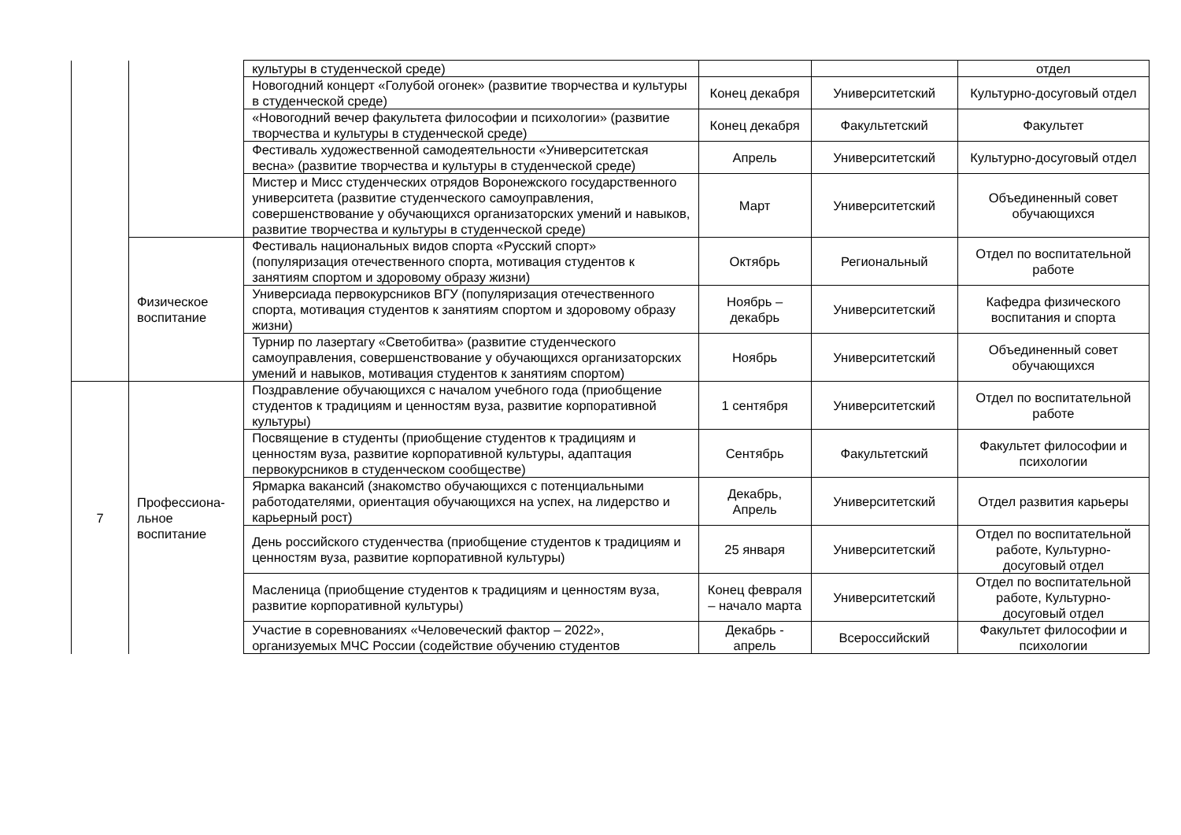| | | культуры в студенческой среде) | | | отдел |
| | | Новогодний концерт «Голубой огонек» (развитие творчества и культуры в студенческой среде) | Конец декабря | Университетский | Культурно-досуговый отдел |
| | | «Новогодний вечер факультета философии и психологии» (развитие творчества и культуры в студенческой среде) | Конец декабря | Факультетский | Факультет |
| | | Фестиваль художественной самодеятельности «Университетская весна» (развитие творчества и культуры в студенческой среде) | Апрель | Университетский | Культурно-досуговый отдел |
| | | Мистер и Мисс студенческих отрядов Воронежского государственного университета (развитие студенческого самоуправления, совершенствование у обучающихся организаторских умений и навыков, развитие творчества и культуры в студенческой среде) | Март | Университетский | Объединенный совет обучающихся |
| | Физическое воспитание | Фестиваль национальных видов спорта «Русский спорт» (популяризация отечественного спорта, мотивация студентов к занятиям спортом и здоровому образу жизни) | Октябрь | Региональный | Отдел по воспитательной работе |
| | | Универсиада первокурсников ВГУ (популяризация отечественного спорта, мотивация студентов к занятиям спортом и здоровому образу жизни) | Ноябрь – декабрь | Университетский | Кафедра физического воспитания и спорта |
| | | Турнир по лазертагу «Светобитва» (развитие студенческого самоуправления, совершенствование у обучающихся организаторских умений и навыков, мотивация студентов к занятиям спортом) | Ноябрь | Университетский | Объединенный совет обучающихся |
| 7 | Профессиона-льное воспитание | Поздравление обучающихся с началом учебного года (приобщение студентов к традициям и ценностям вуза, развитие корпоративной культуры) | 1 сентября | Университетский | Отдел по воспитательной работе |
| | | Посвящение в студенты (приобщение студентов к традициям и ценностям вуза, развитие корпоративной культуры, адаптация первокурсников в студенческом сообществе) | Сентябрь | Факультетский | Факультет философии и психологии |
| | | Ярмарка вакансий (знакомство обучающихся с потенциальными работодателями, ориентация обучающихся на успех, на лидерство и карьерный рост) | Декабрь, Апрель | Университетский | Отдел развития карьеры |
| | | День российского студенчества (приобщение студентов к традициям и ценностям вуза, развитие корпоративной культуры) | 25 января | Университетский | Отдел по воспитательной работе, Культурно-досуговый отдел |
| | | Масленица (приобщение студентов к традициям и ценностям вуза, развитие корпоративной культуры) | Конец февраля – начало марта | Университетский | Отдел по воспитательной работе, Культурно-досуговый отдел |
| | | Участие в соревнованиях «Человеческий фактор – 2022», организуемых МЧС России (содействие обучению студентов | Декабрь - апрель | Всероссийский | Факультет философии и психологии |